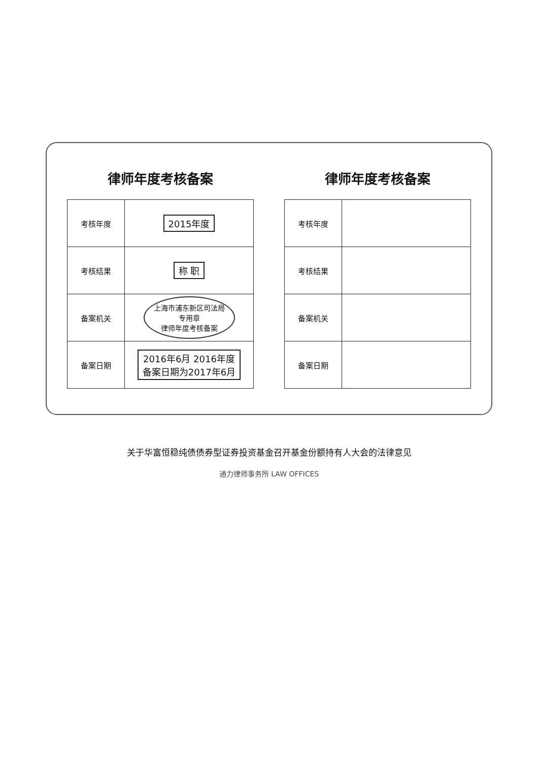律师年度考核备案
| 考核年度 | 2015年度 |
| 考核结果 | 称 职 |
| 备案机关 | 上海市浦东新区司法局 专用章 律师年度考核备案 |
| 备案日期 | 2016年6月 2016年度 备案日期为2017年6月 |
律师年度考核备案
| 考核年度 | |
| 考核结果 | |
| 备案机关 | |
| 备案日期 | |
关于华富恒稳纯债债券型证券投资基金召开基金份额持有人大会的法律意见
通力律师事务所 LAW OFFICES